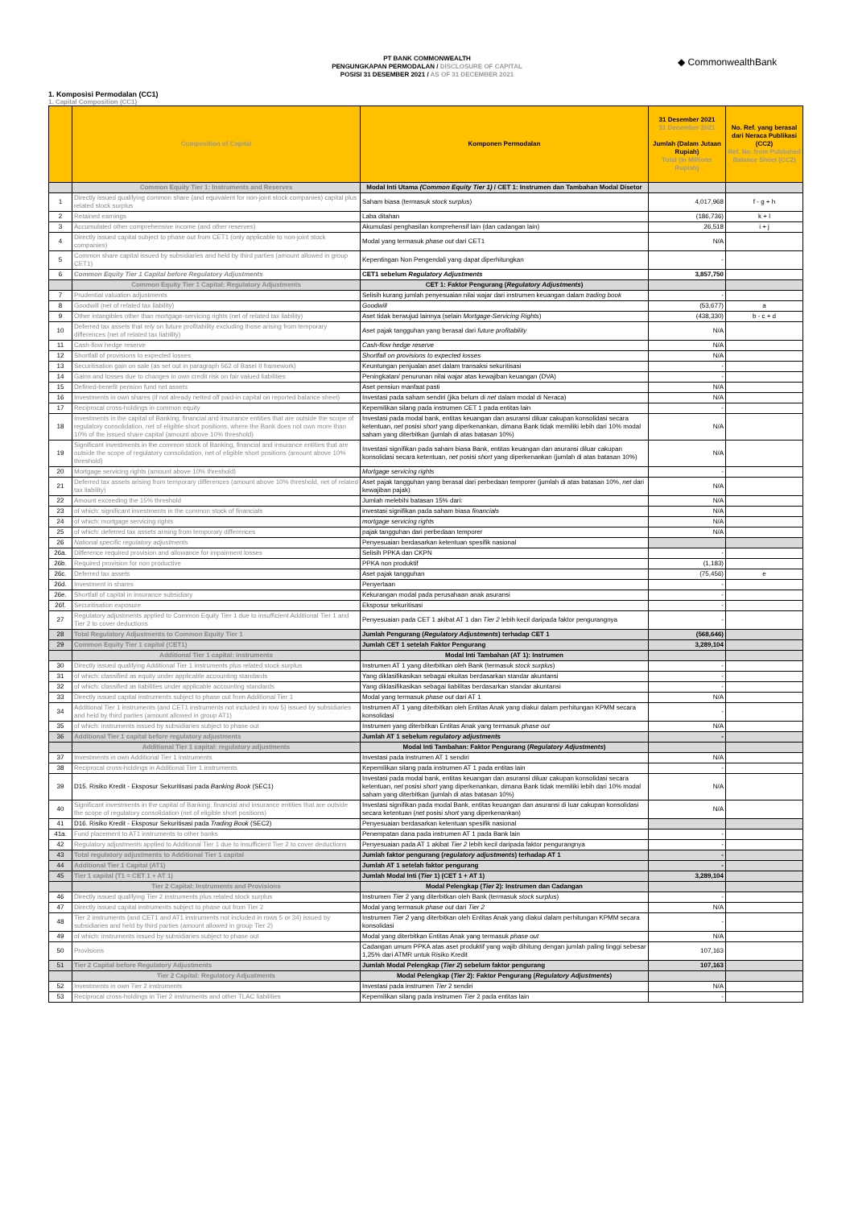◆ CommonwealthBank
PT BANK COMMONWEALTH
PENGUNGKAPAN PERMODALAN / DISCLOSURE OF CAPITAL
POSISI 31 DESEMBER 2021 / AS OF 31 DECEMBER 2021
1. Komposisi Permodalan (CC1)
1. Capital Composition (CC1)
| | Composition of Capital | Komponen Permodalan | 31 Desember 2021 31 December 2021 Jumlah (Dalam Jutaan Rupiah) Total (In Millions Rupiah) | No. Ref. yang berasal dari Neraca Publikasi (CC2) Ref. No. from Published Balance Sheet (CC2) |
| --- | --- | --- | --- | --- |
| | Common Equity Tier 1: Instruments and Reserves | Modal Inti Utama (Common Equity Tier 1) / CET 1: Instrumen dan Tambahan Modal Disetor | | |
| 1 | Directly issued qualifying common share (and equivalent for non-joint stock companies) capital plus related stock surplus | Saham biasa (termasuk stock surplus ) | 4,017,968 | f - g + h |
| 2 | Retained earnings | Laba ditahan | (186,736) | k + l |
| 3 | Accumulated other comprehensive income (and other reserves) | Akumulasi penghasilan komprehensif lain (dan cadangan lain) | 26,518 | i + j |
| 4 | Directly issued capital subject to phase out from CET1 (only applicable to non-joint stock companies) | Modal yang termasuk phase out dari CET1 | N/A | |
| 5 | Common share capital issued by subsidiaries and held by third parties (amount allowed in group CET1) | Kepentingan Non Pengendali yang dapat diperhitungkan | - | |
| 6 | Common Equity Tier 1 Capital before Regulatory Adjustments | CET1 sebelum Regulatory Adjustments | 3,857,750 | |
| | Common Equity Tier 1 Capital: Regulatory Adjustments | CET 1: Faktor Pengurang ( Regulatory Adjustments ) | | |
| 7 | Prudential valuation adjustments | Selisih kurang jumlah penyesuaian nilai wajar dari instrumen keuangan dalam trading book | - | |
| 8 | Goodwill (net of related tax liability) | Goodwill | (53,677) | a |
| 9 | Other intangibles other than mortgage-servicing rights (net of related tax liability) | Aset tidak berwujud lainnya (selain Mortgage-Servicing Rights ) | (438,330) | b - c + d |
| 10 | Deferred tax assets that rely on future profitability excluding those arising from temporary differences (net of related tax liability) | Aset pajak tangguhan yang berasal dari future profitability | N/A | |
| 11 | Cash-flow hedge reserve | Cash-flow hedge reserve | N/A | |
| 12 | Shortfall of provisions to expected losses | Shortfall on provisions to expected losses | N/A | |
| 13 | Securitisation gain on sale (as set out in paragraph 562 of Basel II framework) | Keuntungan penjualan aset dalam transaksi sekuritisasi | - | |
| 14 | Gains and losses due to changes in own credit risk on fair valued liabilities | Peningkatan/ penurunan nilai wajar atas kewajiban keuangan (DVA) | - | |
| 15 | Defined-benefit pension fund net assets | Aset pensiun manfaat pasti | N/A | |
| 16 | Investments in own shares (if not already netted off paid-in capital on reported balance sheet) | Investasi pada saham sendiri (jika belum di net dalam modal di Neraca) | N/A | |
| 17 | Reciprocal cross-holdings in common equity | Kepemilikan silang pada instrumen CET 1 pada entitas lain | - | |
| 18 | Investments in the capital of Banking, financial and insurance entities that are outside the scope of regulatory consolidation, net of eligible short positions, where the Bank does not own more than 10% of the issued share capital (amount above 10% threshold) | Investasi pada modal bank, entitas keuangan dan asuransi diluar cakupan konsolidasi secara ketentuan, net posisi short yang diperkenankan, dimana Bank tidak memiliki lebih dari 10% modal saham yang diterbitkan (jumlah di atas batasan 10%) | N/A | |
| 19 | Significant investments in the common stock of Banking, financial and insurance entities that are outside the scope of regulatory consolidation, net of eligible short positions (amount above 10% threshold) | Investasi signifikan pada saham biasa Bank, entitas keuangan dan asuransi diluar cakupan konsolidasi secara ketentuan, net posisi short yang diperkenankan (jumlah di atas batasan 10%) | N/A | |
| 20 | Mortgage servicing rights (amount above 10% threshold) | Mortgage servicing rights | - | |
| 21 | Deferred tax assets arising from temporary differences (amount above 10% threshold, net of related tax liability) | Aset pajak tangguhan yang berasal dari perbedaan temporer (jumlah di atas batasan 10%, net dari kewajiban pajak) | N/A | |
| 22 | Amount exceeding the 15% threshold | Jumlah melebihi batasan 15% dari: | N/A | |
| 23 | of which: significant investments in the common stock of financials | investasi signifikan pada saham biasa financials | N/A | |
| 24 | of which: mortgage servicing rights | mortgage servicing rights | N/A | |
| 25 | of which: deferred tax assets arising from temporary differences | pajak tangguhan dari perbedaan temporer | N/A | |
| 26 | National specific regulatory adjustments | Penyesuaian berdasarkan ketentuan spesifik nasional | | |
| 26a. | Difference required provision and allowance for impairment losses | Selisih PPKA dan CKPN | - | |
| 26b. | Required provision for non productive | PPKA non produktif | (1,183) | |
| 26c. | Deferred tax assets | Aset pajak tangguhan | (75,456) | e |
| 26d. | Investment in shares | Penyertaan | - | |
| 26e. | Shortfall of capital in insurance subsidiary | Kekurangan modal pada perusahaan anak asuransi | - | |
| 26f. | Securitisation exposure | Eksposur sekuritisasi | - | |
| 27 | Regulatory adjustments applied to Common Equity Tier 1 due to insufficient Additional Tier 1 and Tier 2 to cover deductions | Penyesuaian pada CET 1 akibat AT 1 dan Tier 2 lebih kecil daripada faktor pengurangnya | - | |
| 28 | Total Regulatory Adjustments to Common Equity Tier 1 | Jumlah Pengurang ( Regulatory Adjustments ) terhadap CET 1 | (568,646) | |
| 29 | Common Equity Tier 1 capital (CET1) | Jumlah CET 1 setelah Faktor Pengurang | 3,289,104 | |
| | Additional Tier 1 capital: instruments | Modal Inti Tambahan (AT 1): Instrumen | | |
| 30 | Directly issued qualifying Additional Tier 1 instruments plus related stock surplus | Instrumen AT 1 yang diterbitkan oleh Bank (termasuk stock surplus ) | - | |
| 31 | of which: classified as equity under applicable accounting standards | Yang diklasifikasikan sebagai ekuitas berdasarkan standar akuntansi | - | |
| 32 | of which: classified as liabilities under applicable accounting standards | Yang diklasifikasikan sebagai liabilitas berdasarkan standar akuntansi | - | |
| 33 | Directly issued capital instruments subject to phase out from Additional Tier 1 | Modal yang termasuk phase out dari AT 1 | N/A | |
| 34 | Additional Tier 1 instruments (and CET1 instruments not included in row 5) issued by subsidiaries and held by third parties (amount allowed in group AT1) | Instrumen AT 1 yang diterbitkan oleh Entitas Anak yang diakui dalam perhitungan KPMM secara konsolidasi | - | |
| 35 | of which: instruments issued by subsidiaries subject to phase out | Instrumen yang diterbitkan Entitas Anak yang termasuk phase out | N/A | |
| 36 | Additional Tier 1 capital before regulatory adjustments | Jumlah AT 1 sebelum regulatory adjustments | - | |
| | Additional Tier 1 capital: regulatory adjustments | Modal Inti Tambahan: Faktor Pengurang ( Regulatory Adjustments ) | | |
| 37 | Investments in own Additional Tier 1 instruments | Investasi pada instrumen AT 1 sendiri | N/A | |
| 38 | Reciprocal cross-holdings in Additional Tier 1 instruments | Kepemilikan silang pada instrumen AT 1 pada entitas lain | - | |
| 39 | D15. Risiko Kredit - Eksposur Sekuritisasi pada Banking Book (SEC1) | Investasi pada modal bank, entitas keuangan dan asuransi diluar cakupan konsolidasi secara ketentuan, net posisi short yang diperkenankan, dimana Bank tidak memiliki lebih dari 10% modal saham yang diterbitkan (jumlah di atas batasan 10%) | N/A | |
| 40 | Significant investments in the capital of Banking, financial and insurance entities that are outside the scope of regulatory consolidation (net of eligible short positions) | Investasi signifikan pada modal Bank, entitas keuangan dan asuransi di luar cakupan konsolidasi secara ketentuan ( net posisi short yang diperkenankan) | N/A | |
| 41 | D16. Risiko Kredit - Eksposur Sekuritisasi pada Trading Book (SEC2) | Penyesuaian berdasarkan ketentuan spesifik nasional | | |
| 41a. | Fund placement to AT1 instruments to other banks | Penempatan dana pada instrumen AT 1 pada Bank lain | - | |
| 42 | Regulatory adjustments applied to Additional Tier 1 due to insufficient Tier 2 to cover deductions | Penyesuaian pada AT 1 akibat Tier 2 lebih kecil daripada faktor pengurangnya | - | |
| 43 | Total regulatory adjustments to Additional Tier 1 capital | Jumlah faktor pengurang ( regulatory adjustments ) terhadap AT 1 | - | |
| 44 | Additional Tier 1 Capital (AT1) | Jumlah AT 1 setelah faktor pengurang | - | |
| 45 | Tier 1 capital (T1 = CET 1 + AT 1) | Jumlah Modal Inti ( Tier 1) (CET 1 + AT 1) | 3,289,104 | |
| | Tier 2 Capital: Instruments and Provisions | Modal Pelengkap ( Tier 2): Instrumen dan Cadangan | | |
| 46 | Directly issued qualifying Tier 2 instruments plus related stock surplus | Instrumen Tier 2 yang diterbitkan oleh Bank (termasuk stock surplus ) | - | |
| 47 | Directly issued capital instruments subject to phase out from Tier 2 | Modal yang termasuk phase out dari Tier 2 | N/A | |
| 48 | Tier 2 instruments (and CET1 and AT1 instruments not included in rows 5 or 34) issued by subsidiaries and held by third parties (amount allowed in group Tier 2) | Instrumen Tier 2 yang diterbitkan oleh Entitas Anak yang diakui dalam perhitungan KPMM secara konsolidasi | - | |
| 49 | of which: instruments issued by subsidiaries subject to phase out | Modal yang diterbitkan Entitas Anak yang termasuk phase out | N/A | |
| 50 | Provisions | Cadangan umum PPKA atas aset produktif yang wajib dihitung dengan jumlah paling tinggi sebesar 1,25% dari ATMR untuk Risiko Kredit | 107,163 | |
| 51 | Tier 2 Capital before Regulatory Adjustments | Jumlah Modal Pelengkap ( Tier 2 ) sebelum faktor pengurang | 107,163 | |
| | Tier 2 Capital: Regulatory Adjustments | Modal Pelengkap ( Tier 2): Faktor Pengurang ( Regulatory Adjustments ) | | |
| 52 | Investments in own Tier 2 instruments | Investasi pada instrumen Tier 2 sendiri | N/A | |
| 53 | Reciprocal cross-holdings in Tier 2 instruments and other TLAC liabilities | Kepemilikan silang pada instrumen Tier 2 pada entitas lain | - | |